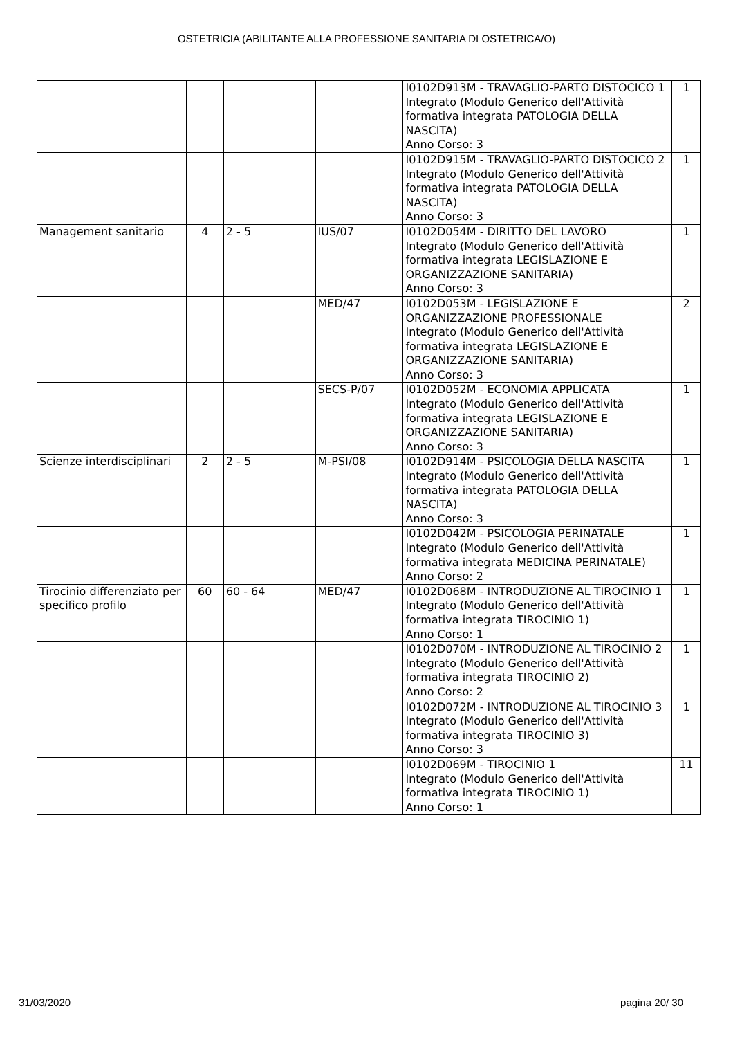OSTETRICIA (ABILITANTE ALLA PROFESSIONE SANITARIA DI OSTETRICA/O)
| | | | | | I0102D913M - TRAVAGLIO-PARTO DISTOCICO 1 Integrato (Modulo Generico dell'Attività formativa integrata PATOLOGIA DELLA NASCITA) Anno Corso: 3 | 1 |
| | | | | | I0102D915M - TRAVAGLIO-PARTO DISTOCICO 2 Integrato (Modulo Generico dell'Attività formativa integrata PATOLOGIA DELLA NASCITA) Anno Corso: 3 | 1 |
| Management sanitario | 4 | 2 - 5 | | IUS/07 | I0102D054M - DIRITTO DEL LAVORO Integrato (Modulo Generico dell'Attività formativa integrata LEGISLAZIONE E ORGANIZZAZIONE SANITARIA) Anno Corso: 3 | 1 |
| | | | | MED/47 | I0102D053M - LEGISLAZIONE E ORGANIZZAZIONE PROFESSIONALE Integrato (Modulo Generico dell'Attività formativa integrata LEGISLAZIONE E ORGANIZZAZIONE SANITARIA) Anno Corso: 3 | 2 |
| | | | | SECS-P/07 | I0102D052M - ECONOMIA APPLICATA Integrato (Modulo Generico dell'Attività formativa integrata LEGISLAZIONE E ORGANIZZAZIONE SANITARIA) Anno Corso: 3 | 1 |
| Scienze interdisciplinari | 2 | 2 - 5 | | M-PSI/08 | I0102D914M - PSICOLOGIA DELLA NASCITA Integrato (Modulo Generico dell'Attività formativa integrata PATOLOGIA DELLA NASCITA) Anno Corso: 3 | 1 |
| | | | | | I0102D042M - PSICOLOGIA PERINATALE Integrato (Modulo Generico dell'Attività formativa integrata MEDICINA PERINATALE) Anno Corso: 2 | 1 |
| Tirocinio differenziato per specifico profilo | 60 | 60 - 64 | | MED/47 | I0102D068M - INTRODUZIONE AL TIROCINIO 1 Integrato (Modulo Generico dell'Attività formativa integrata TIROCINIO 1) Anno Corso: 1 | 1 |
| | | | | | I0102D070M - INTRODUZIONE AL TIROCINIO 2 Integrato (Modulo Generico dell'Attività formativa integrata TIROCINIO 2) Anno Corso: 2 | 1 |
| | | | | | I0102D072M - INTRODUZIONE AL TIROCINIO 3 Integrato (Modulo Generico dell'Attività formativa integrata TIROCINIO 3) Anno Corso: 3 | 1 |
| | | | | | I0102D069M - TIROCINIO 1 Integrato (Modulo Generico dell'Attività formativa integrata TIROCINIO 1) Anno Corso: 1 | 11 |
31/03/2020 pagina 20/ 30